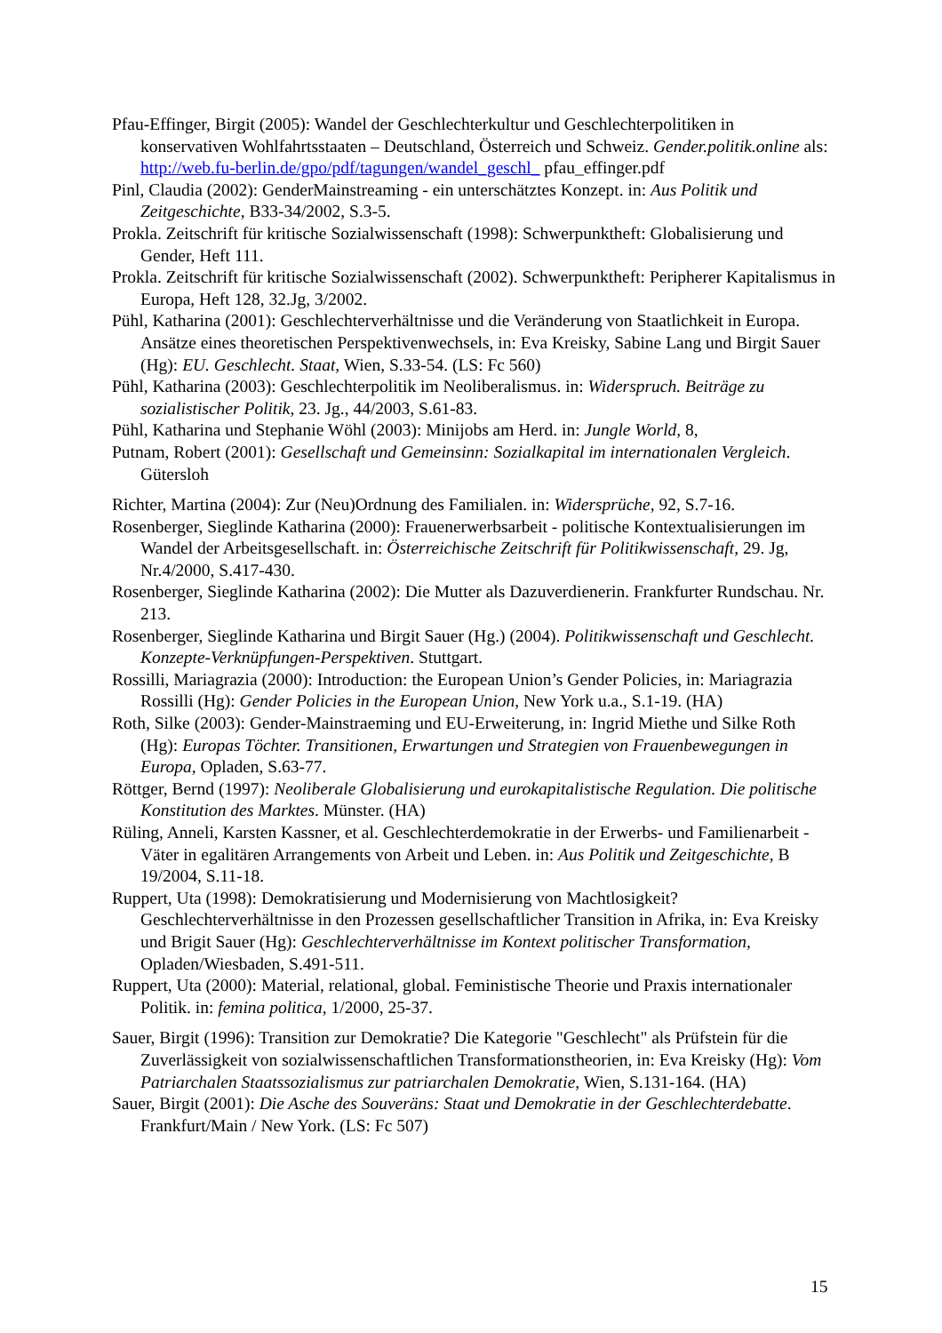Pfau-Effinger, Birgit (2005): Wandel der Geschlechterkultur und Geschlechterpolitiken in konservativen Wohlfahrtsstaaten – Deutschland, Österreich und Schweiz. Gender.politik.online als: http://web.fu-berlin.de/gpo/pdf/tagungen/wandel_geschl_ pfau_effinger.pdf
Pinl, Claudia (2002): GenderMainstreaming - ein unterschätztes Konzept. in: Aus Politik und Zeitgeschichte, B33-34/2002, S.3-5.
Prokla. Zeitschrift für kritische Sozialwissenschaft (1998): Schwerpunktheft: Globalisierung und Gender, Heft 111.
Prokla. Zeitschrift für kritische Sozialwissenschaft (2002). Schwerpunktheft: Peripherer Kapitalismus in Europa, Heft 128, 32.Jg, 3/2002.
Pühl, Katharina (2001): Geschlechterverhältnisse und die Veränderung von Staatlichkeit in Europa. Ansätze eines theoretischen Perspektivenwechsels, in: Eva Kreisky, Sabine Lang und Birgit Sauer (Hg): EU. Geschlecht. Staat, Wien, S.33-54. (LS: Fc 560)
Pühl, Katharina (2003): Geschlechterpolitik im Neoliberalismus. in: Widerspruch. Beiträge zu sozialistischer Politik, 23. Jg., 44/2003, S.61-83.
Pühl, Katharina und Stephanie Wöhl (2003): Minijobs am Herd. in: Jungle World, 8,
Putnam, Robert (2001): Gesellschaft und Gemeinsinn: Sozialkapital im internationalen Vergleich. Gütersloh
Richter, Martina (2004): Zur (Neu)Ordnung des Familialen. in: Widersprüche, 92, S.7-16.
Rosenberger, Sieglinde Katharina (2000): Frauenerwerbsarbeit - politische Kontextualisierungen im Wandel der Arbeitsgesellschaft. in: Österreichische Zeitschrift für Politikwissenschaft, 29. Jg, Nr.4/2000, S.417-430.
Rosenberger, Sieglinde Katharina (2002): Die Mutter als Dazuverdienerin. Frankfurter Rundschau. Nr. 213.
Rosenberger, Sieglinde Katharina und Birgit Sauer (Hg.) (2004). Politikwissenschaft und Geschlecht. Konzepte-Verknüpfungen-Perspektiven. Stuttgart.
Rossilli, Mariagrazia (2000): Introduction: the European Union’s Gender Policies, in: Mariagrazia Rossilli (Hg): Gender Policies in the European Union, New York u.a., S.1-19. (HA)
Roth, Silke (2003): Gender-Mainstraeming und EU-Erweiterung, in: Ingrid Miethe und Silke Roth (Hg): Europas Töchter. Transitionen, Erwartungen und Strategien von Frauenbewegungen in Europa, Opladen, S.63-77.
Röttger, Bernd (1997): Neoliberale Globalisierung und eurokapitalistische Regulation. Die politische Konstitution des Marktes. Münster. (HA)
Rüling, Anneli, Karsten Kassner, et al. Geschlechterdemokratie in der Erwerbs- und Familienarbeit - Väter in egalitären Arrangements von Arbeit und Leben. in: Aus Politik und Zeitgeschichte, B 19/2004, S.11-18.
Ruppert, Uta (1998): Demokratisierung und Modernisierung von Machtlosigkeit? Geschlechterverhältnisse in den Prozessen gesellschaftlicher Transition in Afrika, in: Eva Kreisky und Brigit Sauer (Hg): Geschlechterverhältnisse im Kontext politischer Transformation, Opladen/Wiesbaden, S.491-511.
Ruppert, Uta (2000): Material, relational, global. Feministische Theorie und Praxis internationaler Politik. in: femina politica, 1/2000, 25-37.
Sauer, Birgit (1996): Transition zur Demokratie? Die Kategorie "Geschlecht" als Prüfstein für die Zuverlässigkeit von sozialwissenschaftlichen Transformationstheorien, in: Eva Kreisky (Hg): Vom Patriarchalen Staatssozialismus zur patriarchalen Demokratie, Wien, S.131-164. (HA)
Sauer, Birgit (2001): Die Asche des Souveräns: Staat und Demokratie in der Geschlechterdebatte. Frankfurt/Main / New York. (LS: Fc 507)
15